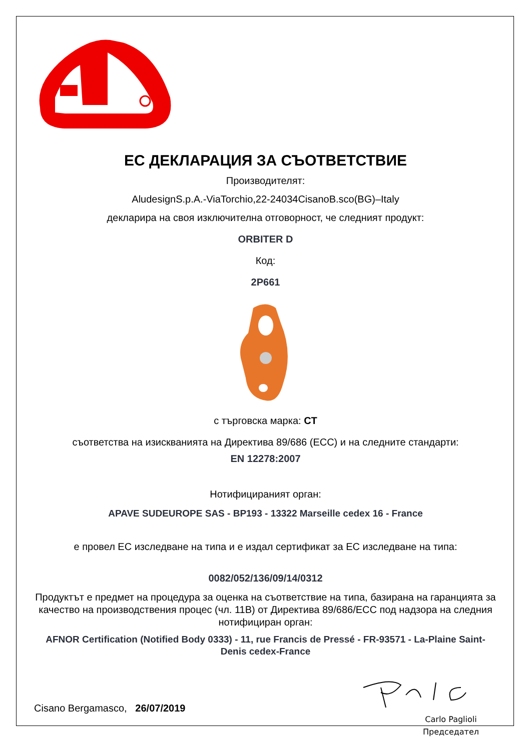ЕС ДЕКЛАРАЦИЯ ЗА СЪОТВЕТСТВИЕ
Производителят:
AludesignS.p.A.-ViaTorchio,22-24034CisanoB.sco(BG)–Italy
декларира на своя изключителна отговорност, че следният продукт:
ORBITER D
Код:
2P661
с търговска марка: CT
съответства на изискванията на Директива 89/686 (ЕСС) и на следните стандарти:
EN 12278:2007
Нотифицираният орган:
APAVE SUDEUROPE SAS - BP193 - 13322 Marseille cedex 16 - France
е провел ЕС изследване на типа и е издал сертификат за ЕС изследване на типа:
0082/052/136/09/14/0312
Продуктът е предмет на процедура за оценка на съответствие на типа, базирана на гаранцията за качество на производствения процес (чл. 11В) от Директива 89/686/ЕСС под надзора на следния нотифициран орган:
AFNOR Certification (Notified Body 0333) - 11, rue Francis de Pressé - FR-93571 - La-Plaine Saint-Denis cedex-France
Cisano Bergamasco, 26/07/2019
Carlo Paglioli
Председател